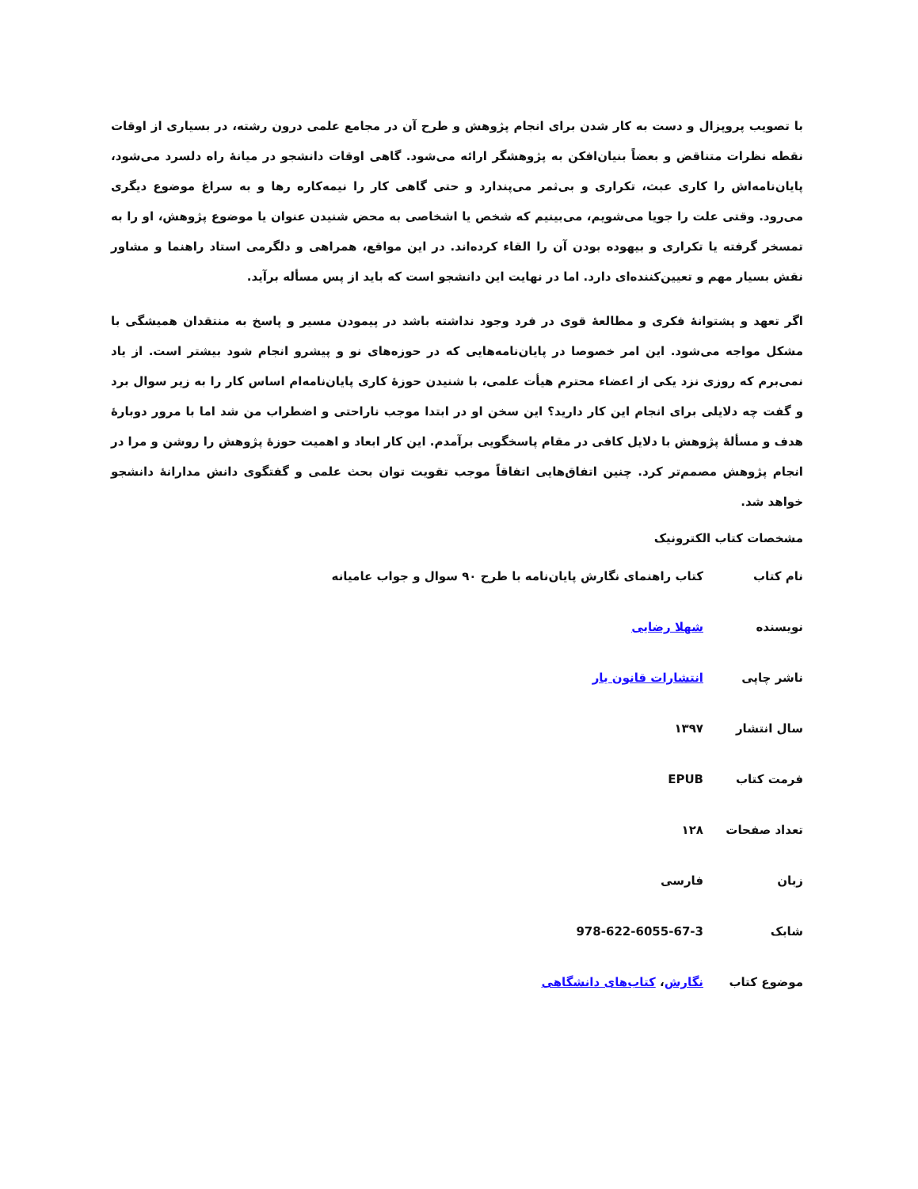با تصویب پروپزال و دست به کار شدن برای انجام پژوهش و طرح آن در مجامع علمی درون رشته، در بسیاری از اوقات نقطه نظرات متناقض و بعضاً بنیان‌افکن به پژوهشگر ارائه می‌شود. گاهی اوقات دانشجو در میانهٔ راه دلسرد می‌شود، پایان‌نامه‌اش را کاری عبث، تکراری و بی‌ثمر می‌پندارد و حتی گاهی کار را نیمه‌کاره رها و به سراغ موضوع دیگری می‌رود. وقتی علت را جویا می‌شویم، می‌بینیم که شخص یا اشخاصی به محض شنیدن عنوان یا موضوع پژوهش، او را به تمسخر گرفته یا تکراری و بیهوده بودن آن را القاء کرده‌اند. در این مواقع، همراهی و دلگرمی استاد راهنما و مشاور نقش بسیار مهم و تعیین‌کننده‌ای دارد. اما در نهایت این دانشجو است که باید از پس مسأله برآید.
اگر تعهد و پشتوانهٔ فکری و مطالعهٔ قوی در فرد وجود نداشته باشد در پیمودن مسیر و پاسخ به منتقدان همیشگی با مشکل مواجه می‌شود. این امر خصوصا در پایان‌نامه‌هایی که در حوزه‌های نو و پیشرو انجام شود بیشتر است. از یاد نمی‌برم که روزی نزد یکی از اعضاء محترم هیأت علمی، با شنیدن حوزهٔ کاری پایان‌نامه‌ام اساس کار را به زیر سوال برد و گفت چه دلایلی برای انجام این کار دارید؟ این سخن او در ابتدا موجب ناراحتی و اضطراب من شد اما با مرور دوبارهٔ هدف و مسألهٔ پژوهش با دلایل کافی در مقام پاسخگویی برآمدم. این کار ابعاد و اهمیت حوزهٔ پژوهش را روشن و مرا در انجام پژوهش مصمم‌تر کرد. چنین اتفاق‌هایی اتفاقاً موجب تقویت توان بحث علمی و گفتگوی دانش مدارانهٔ دانشجو خواهد شد.
مشخصات کتاب الکترونیک
| نام کتاب | کتاب راهنمای نگارش پایان‌نامه با طرح ۹۰ سوال و جواب عامیانه |
| نویسنده | شهلا رضایی |
| ناشر چاپی | انتشارات قانون یار |
| سال انتشار | ۱۳۹۷ |
| فرمت کتاب | EPUB |
| تعداد صفحات | ۱۲۸ |
| زبان | فارسی |
| شابک | 978-622-6055-67-3 |
| موضوع کتاب | نگارش ، کتاب‌های دانشگاهی |